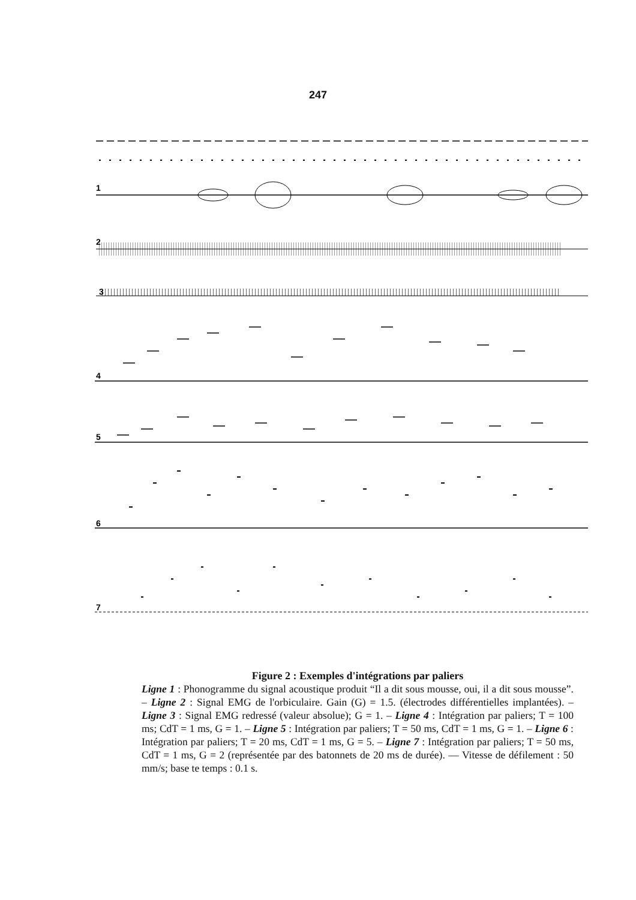247
1
2
3
4
5
6
7
Figure 2 : Exemples d'intégrations par paliers
Ligne 1 : Phonogramme du signal acoustique produit “Il a dit sous mousse, oui, il a dit sous mousse”. – Ligne 2 : Signal EMG de l'orbiculaire. Gain (G) = 1.5. (électrodes différentielles implantées). – Ligne 3 : Signal EMG redressé (valeur absolue); G = 1. – Ligne 4 : Intégration par paliers; T = 100 ms; CdT = 1 ms, G = 1. – Ligne 5 : Intégration par paliers; T = 50 ms, CdT = 1 ms, G = 1. – Ligne 6 : Intégration par paliers; T = 20 ms, CdT = 1 ms, G = 5. – Ligne 7 : Intégration par paliers; T = 50 ms, CdT = 1 ms, G = 2 (représentée par des batonnets de 20 ms de durée). — Vitesse de défilement : 50 mm/s; base te temps : 0.1 s.